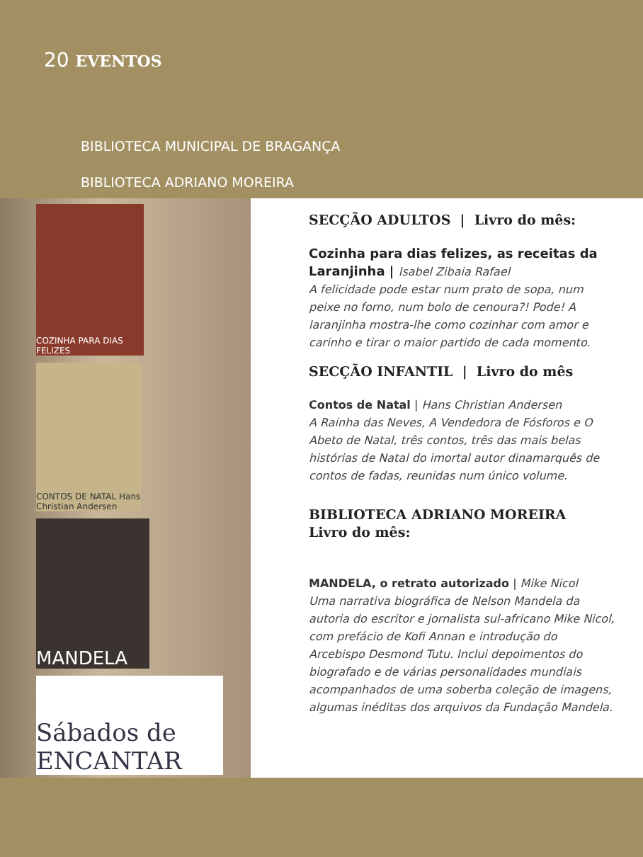20 EVENTOS
BIBLIOTECA MUNICIPAL DE BRAGANÇA
BIBLIOTECA ADRIANO MOREIRA
COZINHA PARA DIAS FELIZES
CONTOS DE NATAL Hans Christian Andersen
MANDELA
Sábados de ENCANTAR
SECÇÃO ADULTOS | Livro do mês:
Cozinha para dias felizes, as receitas da Laranjinha | Isabel Zibaia Rafael
A felicidade pode estar num prato de sopa, num peixe no forno, num bolo de cenoura?! Pode! A laranjinha mostra-lhe como cozinhar com amor e carinho e tirar o maior partido de cada momento.
SECÇÃO INFANTIL | Livro do mês
Contos de Natal | Hans Christian Andersen
A Rainha das Neves, A Vendedora de Fósforos e O Abeto de Natal, três contos, três das mais belas histórias de Natal do imortal autor dinamarquês de contos de fadas, reunidas num único volume.
BIBLIOTECA ADRIANO MOREIRA
Livro do mês:
MANDELA, o retrato autorizado | Mike Nicol
Uma narrativa biográfica de Nelson Mandela da autoria do escritor e jornalista sul-africano Mike Nicol, com prefácio de Kofi Annan e introdução do Arcebispo Desmond Tutu. Inclui depoimentos do biografado e de várias personalidades mundiais acompanhados de uma soberba coleção de imagens, algumas inéditas dos arquivos da Fundação Mandela.